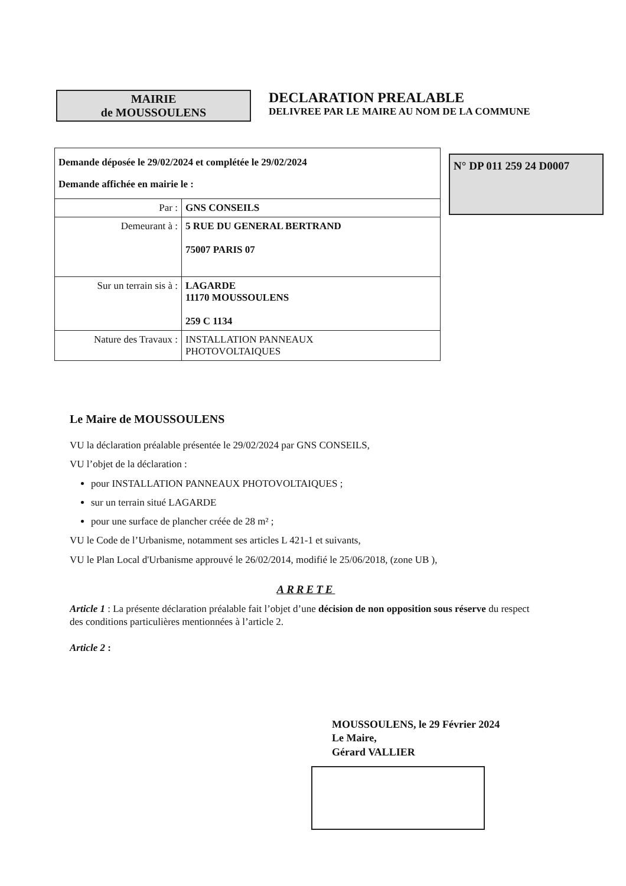MAIRIE
de MOUSSOULENS
DECLARATION PREALABLE
DELIVREE PAR LE MAIRE AU NOM DE LA COMMUNE
| Demande déposée le 29/02/2024 et complétée le 29/02/2024 Demande affichée en mairie le : | |
| Par : | GNS CONSEILS |
| Demeurant à : | 5 RUE DU GENERAL BERTRAND 75007 PARIS 07 |
| Sur un terrain sis à : | LAGARDE 11170 MOUSSOULENS 259 C 1134 |
| Nature des Travaux : | INSTALLATION PANNEAUX PHOTOVOLTAIQUES |
N° DP 011 259 24 D0007
Le Maire de MOUSSOULENS
VU la déclaration préalable présentée le 29/02/2024 par GNS CONSEILS,
VU l’objet de la déclaration :
pour INSTALLATION PANNEAUX PHOTOVOLTAIQUES ;
sur un terrain situé LAGARDE
pour une surface de plancher créée de 28 m² ;
VU le Code de l’Urbanisme, notamment ses articles L 421-1 et suivants,
VU le Plan Local d'Urbanisme approuvé le 26/02/2014, modifié le 25/06/2018, (zone UB ),
ARRETE
Article 1 : La présente déclaration préalable fait l’objet d’une décision de non opposition sous réserve du respect des conditions particulières mentionnées à l’article 2.
Article 2 :
MOUSSOULENS, le 29 Février 2024
Le Maire,
Gérard VALLIER